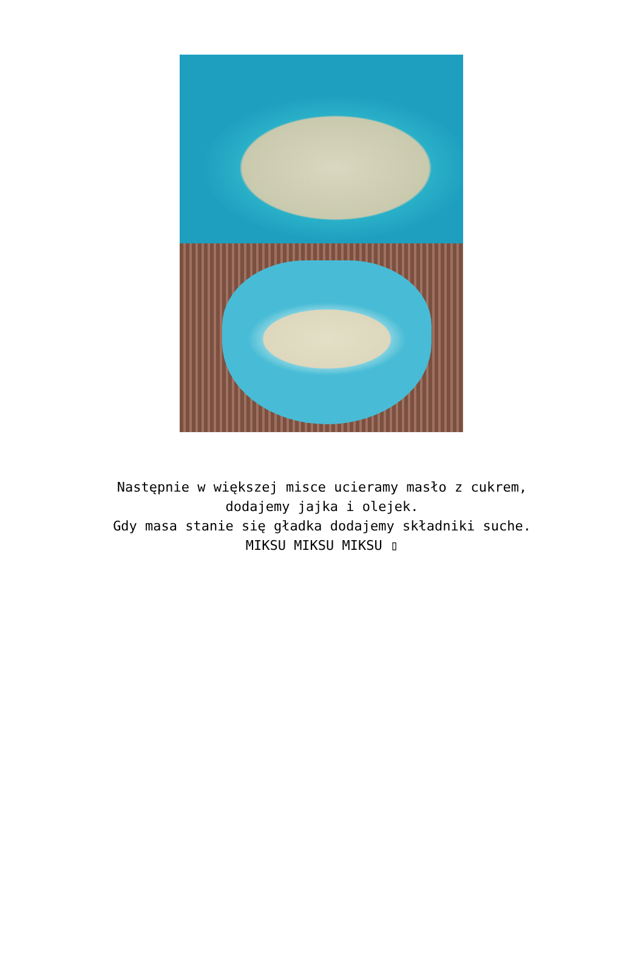Następnie w większej misce ucieramy masło z cukrem,
dodajemy jajka i olejek.
Gdy masa stanie się gładka dodajemy składniki suche.
MIKSU MIKSU MIKSU ▯